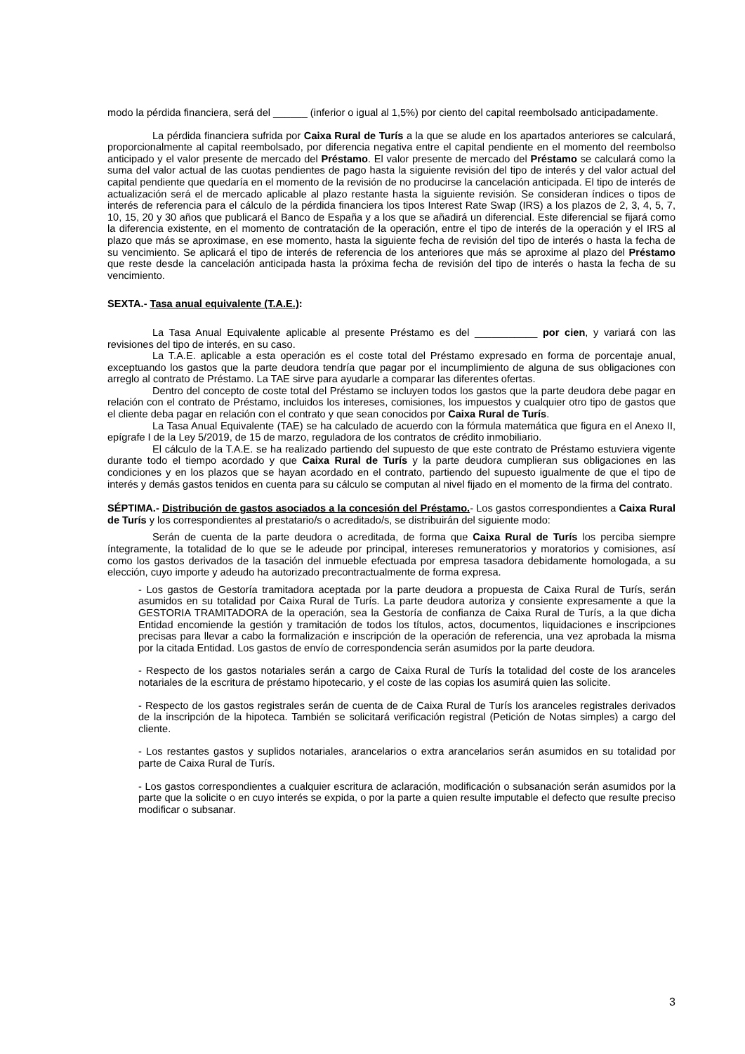modo la pérdida financiera, será del ______ (inferior o igual al 1,5%) por ciento del capital reembolsado anticipadamente.
La pérdida financiera sufrida por Caixa Rural de Turís a la que se alude en los apartados anteriores se calculará, proporcionalmente al capital reembolsado, por diferencia negativa entre el capital pendiente en el momento del reembolso anticipado y el valor presente de mercado del Préstamo. El valor presente de mercado del Préstamo se calculará como la suma del valor actual de las cuotas pendientes de pago hasta la siguiente revisión del tipo de interés y del valor actual del capital pendiente que quedaría en el momento de la revisión de no producirse la cancelación anticipada. El tipo de interés de actualización será el de mercado aplicable al plazo restante hasta la siguiente revisión. Se consideran índices o tipos de interés de referencia para el cálculo de la pérdida financiera los tipos Interest Rate Swap (IRS) a los plazos de 2, 3, 4, 5, 7, 10, 15, 20 y 30 años que publicará el Banco de España y a los que se añadirá un diferencial. Este diferencial se fijará como la diferencia existente, en el momento de contratación de la operación, entre el tipo de interés de la operación y el IRS al plazo que más se aproximase, en ese momento, hasta la siguiente fecha de revisión del tipo de interés o hasta la fecha de su vencimiento. Se aplicará el tipo de interés de referencia de los anteriores que más se aproxime al plazo del Préstamo que reste desde la cancelación anticipada hasta la próxima fecha de revisión del tipo de interés o hasta la fecha de su vencimiento.
SEXTA.- Tasa anual equivalente (T.A.E.):
La Tasa Anual Equivalente aplicable al presente Préstamo es del ___________ por cien, y variará con las revisiones del tipo de interés, en su caso.
La T.A.E. aplicable a esta operación es el coste total del Préstamo expresado en forma de porcentaje anual, exceptuando los gastos que la parte deudora tendría que pagar por el incumplimiento de alguna de sus obligaciones con arreglo al contrato de Préstamo. La TAE sirve para ayudarle a comparar las diferentes ofertas.
Dentro del concepto de coste total del Préstamo se incluyen todos los gastos que la parte deudora debe pagar en relación con el contrato de Préstamo, incluidos los intereses, comisiones, los impuestos y cualquier otro tipo de gastos que el cliente deba pagar en relación con el contrato y que sean conocidos por Caixa Rural de Turís.
La Tasa Anual Equivalente (TAE) se ha calculado de acuerdo con la fórmula matemática que figura en el Anexo II, epígrafe I de la Ley 5/2019, de 15 de marzo, reguladora de los contratos de crédito inmobiliario.
El cálculo de la T.A.E. se ha realizado partiendo del supuesto de que este contrato de Préstamo estuviera vigente durante todo el tiempo acordado y que Caixa Rural de Turís y la parte deudora cumplieran sus obligaciones en las condiciones y en los plazos que se hayan acordado en el contrato, partiendo del supuesto igualmente de que el tipo de interés y demás gastos tenidos en cuenta para su cálculo se computan al nivel fijado en el momento de la firma del contrato.
SÉPTIMA.- Distribución de gastos asociados a la concesión del Préstamo.- Los gastos correspondientes a Caixa Rural de Turís y los correspondientes al prestatario/s o acreditado/s, se distribuirán del siguiente modo:
Serán de cuenta de la parte deudora o acreditada, de forma que Caixa Rural de Turís los perciba siempre íntegramente, la totalidad de lo que se le adeude por principal, intereses remuneratorios y moratorios y comisiones, así como los gastos derivados de la tasación del inmueble efectuada por empresa tasadora debidamente homologada, a su elección, cuyo importe y adeudo ha autorizado precontractualmente de forma expresa.
- Los gastos de Gestoría tramitadora aceptada por la parte deudora a propuesta de Caixa Rural de Turís, serán asumidos en su totalidad por Caixa Rural de Turís. La parte deudora autoriza y consiente expresamente a que la GESTORIA TRAMITADORA de la operación, sea la Gestoría de confianza de Caixa Rural de Turís, a la que dicha Entidad encomiende la gestión y tramitación de todos los títulos, actos, documentos, liquidaciones e inscripciones precisas para llevar a cabo la formalización e inscripción de la operación de referencia, una vez aprobada la misma por la citada Entidad. Los gastos de envío de correspondencia serán asumidos por la parte deudora.
- Respecto de los gastos notariales serán a cargo de Caixa Rural de Turís la totalidad del coste de los aranceles notariales de la escritura de préstamo hipotecario, y el coste de las copias los asumirá quien las solicite.
- Respecto de los gastos registrales serán de cuenta de de Caixa Rural de Turís los aranceles registrales derivados de la inscripción de la hipoteca. También se solicitará verificación registral (Petición de Notas simples) a cargo del cliente.
- Los restantes gastos y suplidos notariales, arancelarios o extra arancelarios serán asumidos en su totalidad por parte de Caixa Rural de Turís.
- Los gastos correspondientes a cualquier escritura de aclaración, modificación o subsanación serán asumidos por la parte que la solicite o en cuyo interés se expida, o por la parte a quien resulte imputable el defecto que resulte preciso modificar o subsanar.
3